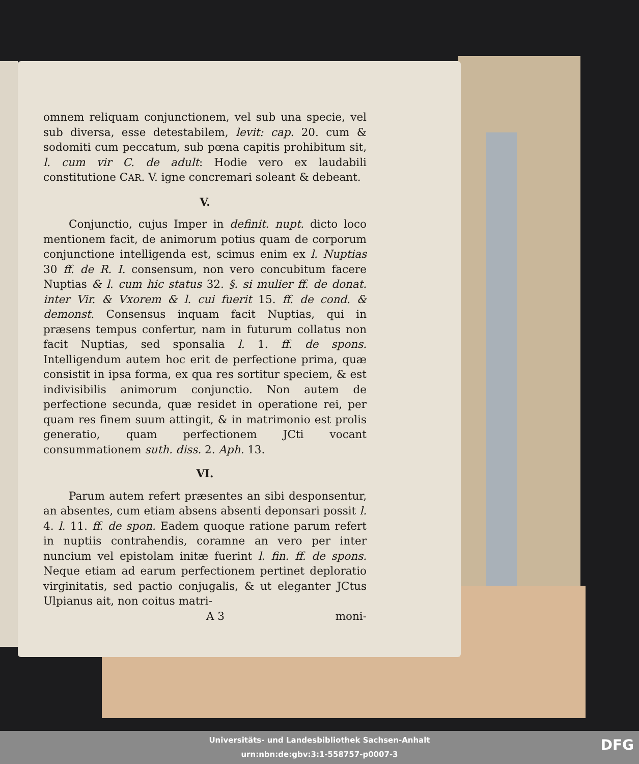omnem reliquam conjunctionem, vel sub una specie, vel sub diversa, esse detestabilem, levit: cap. 20. cum & sodomiti cum peccatum, sub pœna capitis prohibitum sit, l. cum vir C. de adult: Hodie vero ex laudabili constitutione CAR. V. igne concremari soleant & debeant.
V.
Conjunctio, cujus Imper in definit. nupt. dicto loco mentionem facit, de animorum potius quam de corporum conjunctione intelligenda est, scimus enim ex l. Nuptias 30 ff. de R. I. consensum, non vero concubitum facere Nuptias & l. cum hic status 32. §. si mulier ff. de donat. inter Vir. & Vxorem & l. cui fuerit 15. ff. de cond. & demonst. Consensus inquam facit Nuptias, qui in præsens tempus confertur, nam in futurum collatus non facit Nuptias, sed sponsalia l. 1. ff. de spons. Intelligendum autem hoc erit de perfectione prima, quæ consistit in ipsa forma, ex qua res sortitur speciem, & est indivisibilis animorum conjunctio. Non autem de perfectione secunda, quæ residet in operatione rei, per quam res finem suum attingit, & in matrimonio est prolis generatio, quam perfectionem JCti vocant consummationem suth. diss. 2. Aph. 13.
VI.
Parum autem refert præsentes an sibi desponsentur, an absentes, cum etiam absens absenti deponsari possit l. 4. l. 11. ff. de spon. Eadem quoque ratione parum refert in nuptiis contrahendis, coramne an vero per inter nuncium vel epistolam initæ fuerint l. fin. ff. de spons. Neque etiam ad earum perfectionem pertinet deploratio virginitatis, sed pactio conjugalis, & ut eleganter JCtus Ulpianus ait, non coitus matri-
A 3 moni-
Universitäts- und Landesbibliothek Sachsen-Anhalt
urn:nbn:de:gbv:3:1-558757-p0007-3
DFG